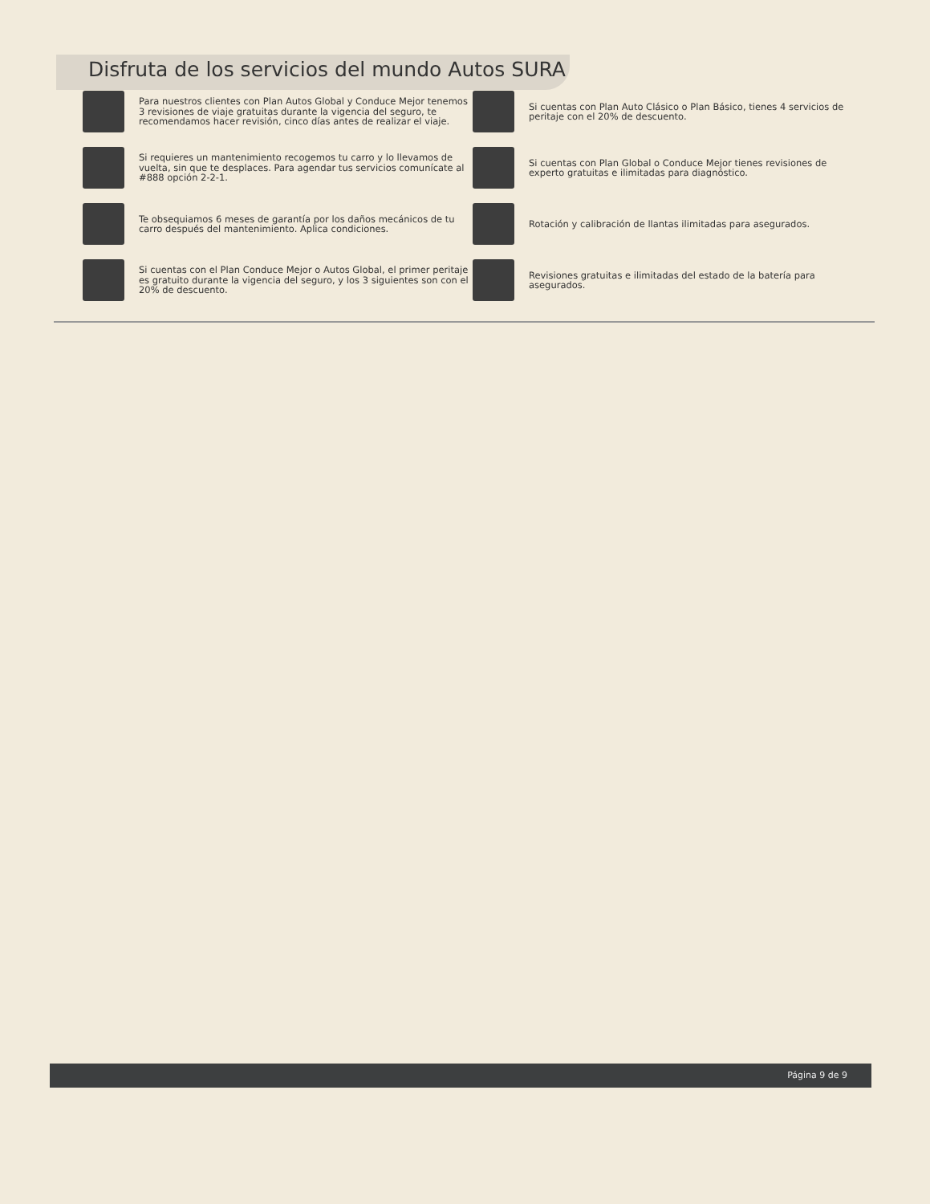Disfruta de los servicios del mundo Autos SURA
Para nuestros clientes con Plan Autos Global y Conduce Mejor tenemos 3 revisiones de viaje gratuitas durante la vigencia del seguro, te recomendamos hacer revisión, cinco días antes de realizar el viaje.
Si cuentas con Plan Auto Clásico o Plan Básico, tienes 4 servicios de peritaje con el 20% de descuento.
Si requieres un mantenimiento recogemos tu carro y lo llevamos de vuelta, sin que te desplaces. Para agendar tus servicios comunícate al #888 opción 2-2-1.
Si cuentas con Plan Global o Conduce Mejor tienes revisiones de experto gratuitas e ilimitadas para diagnóstico.
Te obsequiamos 6 meses de garantía por los daños mecánicos de tu carro después del mantenimiento. Aplica condiciones.
Rotación y calibración de llantas ilimitadas para asegurados.
Si cuentas con el Plan Conduce Mejor o Autos Global, el primer peritaje es gratuito durante la vigencia del seguro, y los 3 siguientes son con el 20% de descuento.
Revisiones gratuitas e ilimitadas del estado de la batería para asegurados.
Página 9 de 9